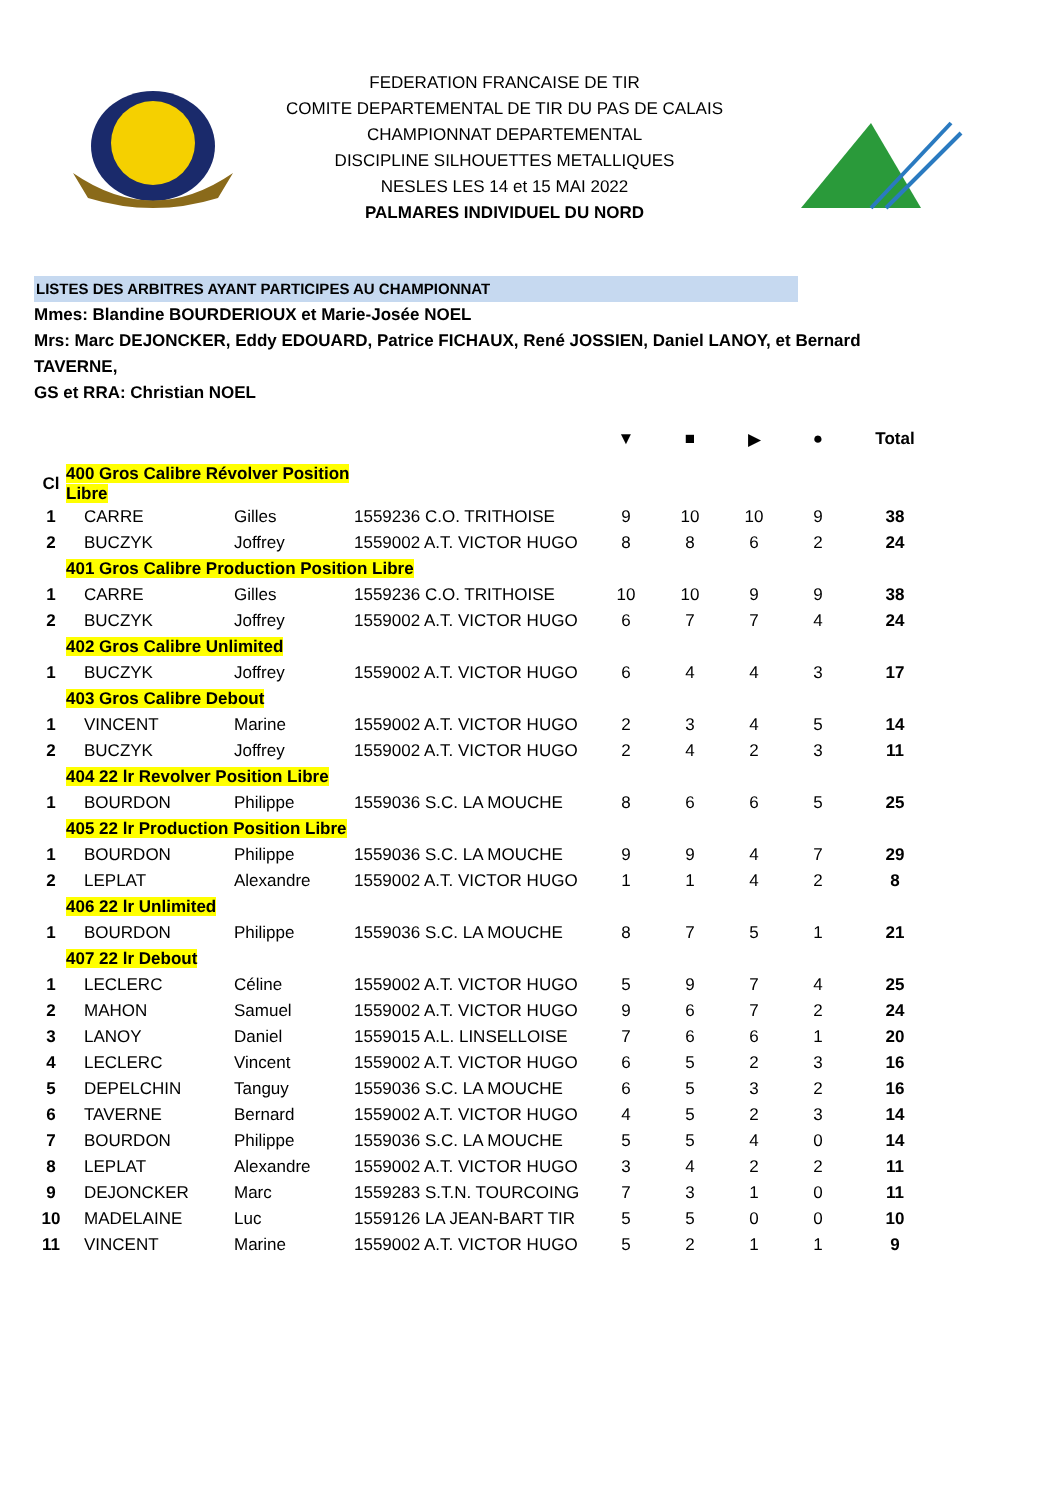FEDERATION FRANCAISE DE TIR
COMITE DEPARTEMENTAL DE TIR DU PAS DE CALAIS
CHAMPIONNAT DEPARTEMENTAL
DISCIPLINE SILHOUETTES METALLIQUES
NESLES LES 14 et 15 MAI 2022
PALMARES INDIVIDUEL DU NORD
LISTES DES ARBITRES AYANT PARTICIPES AU CHAMPIONNAT
Mmes: Blandine BOURDERIOUX et Marie-Josée NOEL
Mrs: Marc DEJONCKER, Eddy EDOUARD, Patrice FICHAUX, René JOSSIEN, Daniel LANOY, et Bernard TAVERNE,
GS et RRA: Christian NOEL
| | | | | ▼ | ■ | ▶ | ● | Total |
| Cl | 400 Gros Calibre Révolver Position Libre | | | | | | | |
| 1 | CARRE | Gilles | 1559236 C.O. TRITHOISE | 9 | 10 | 10 | 9 | 38 |
| 2 | BUCZYK | Joffrey | 1559002 A.T. VICTOR HUGO | 8 | 8 | 6 | 2 | 24 |
| | 401 Gros Calibre Production Position Libre | | | | | | | |
| 1 | CARRE | Gilles | 1559236 C.O. TRITHOISE | 10 | 10 | 9 | 9 | 38 |
| 2 | BUCZYK | Joffrey | 1559002 A.T. VICTOR HUGO | 6 | 7 | 7 | 4 | 24 |
| | 402 Gros Calibre Unlimited | | | | | | | |
| 1 | BUCZYK | Joffrey | 1559002 A.T. VICTOR HUGO | 6 | 4 | 4 | 3 | 17 |
| | 403 Gros Calibre Debout | | | | | | | |
| 1 | VINCENT | Marine | 1559002 A.T. VICTOR HUGO | 2 | 3 | 4 | 5 | 14 |
| 2 | BUCZYK | Joffrey | 1559002 A.T. VICTOR HUGO | 2 | 4 | 2 | 3 | 11 |
| | 404 22 lr Revolver Position Libre | | | | | | | |
| 1 | BOURDON | Philippe | 1559036 S.C. LA MOUCHE | 8 | 6 | 6 | 5 | 25 |
| | 405 22 lr Production Position Libre | | | | | | | |
| 1 | BOURDON | Philippe | 1559036 S.C. LA MOUCHE | 9 | 9 | 4 | 7 | 29 |
| 2 | LEPLAT | Alexandre | 1559002 A.T. VICTOR HUGO | 1 | 1 | 4 | 2 | 8 |
| | 406 22 lr Unlimited | | | | | | | |
| 1 | BOURDON | Philippe | 1559036 S.C. LA MOUCHE | 8 | 7 | 5 | 1 | 21 |
| | 407 22 lr Debout | | | | | | | |
| 1 | LECLERC | Céline | 1559002 A.T. VICTOR HUGO | 5 | 9 | 7 | 4 | 25 |
| 2 | MAHON | Samuel | 1559002 A.T. VICTOR HUGO | 9 | 6 | 7 | 2 | 24 |
| 3 | LANOY | Daniel | 1559015 A.L. LINSELLOISE | 7 | 6 | 6 | 1 | 20 |
| 4 | LECLERC | Vincent | 1559002 A.T. VICTOR HUGO | 6 | 5 | 2 | 3 | 16 |
| 5 | DEPELCHIN | Tanguy | 1559036 S.C. LA MOUCHE | 6 | 5 | 3 | 2 | 16 |
| 6 | TAVERNE | Bernard | 1559002 A.T. VICTOR HUGO | 4 | 5 | 2 | 3 | 14 |
| 7 | BOURDON | Philippe | 1559036 S.C. LA MOUCHE | 5 | 5 | 4 | 0 | 14 |
| 8 | LEPLAT | Alexandre | 1559002 A.T. VICTOR HUGO | 3 | 4 | 2 | 2 | 11 |
| 9 | DEJONCKER | Marc | 1559283 S.T.N. TOURCOING | 7 | 3 | 1 | 0 | 11 |
| 10 | MADELAINE | Luc | 1559126 LA JEAN-BART TIR | 5 | 5 | 0 | 0 | 10 |
| 11 | VINCENT | Marine | 1559002 A.T. VICTOR HUGO | 5 | 2 | 1 | 1 | 9 |